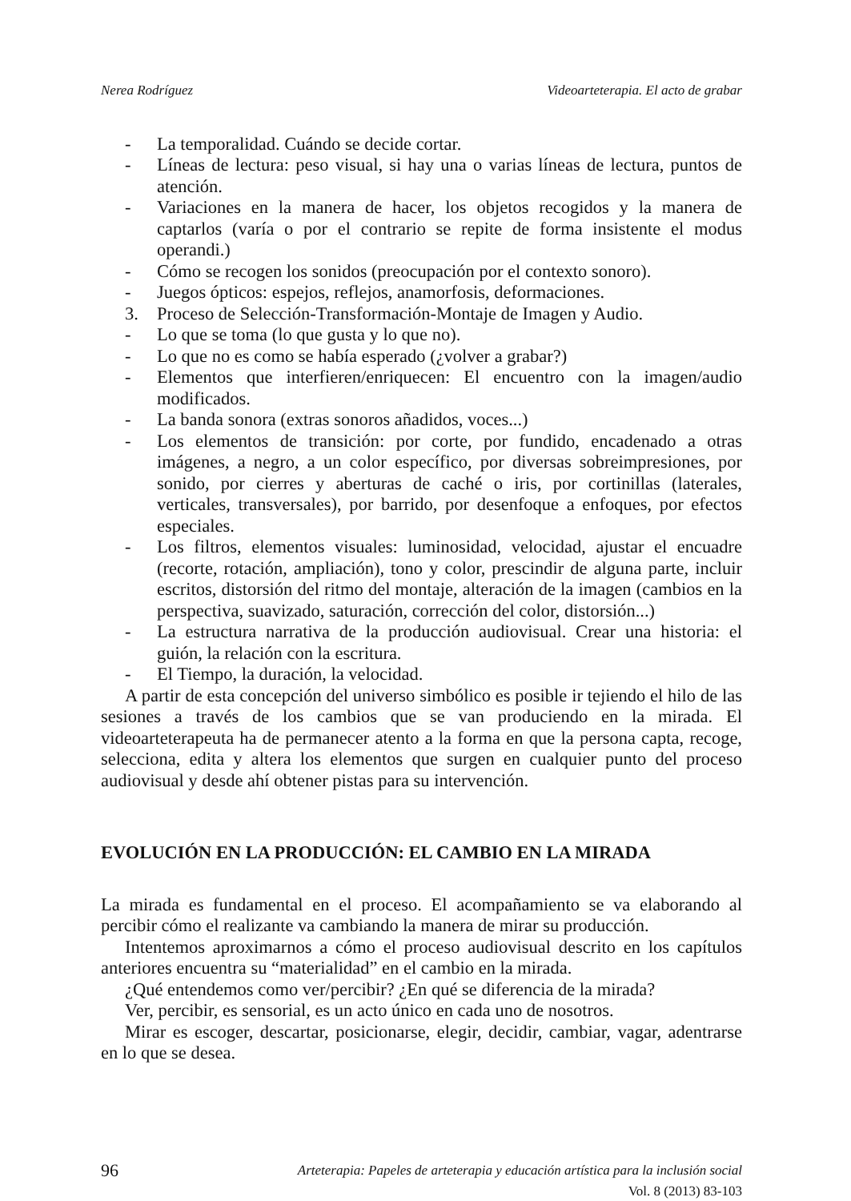Nerea Rodríguez Videoarteterapia. El acto de grabar
- La temporalidad. Cuándo se decide cortar.
- Líneas de lectura: peso visual, si hay una o varias líneas de lectura, puntos de atención.
- Variaciones en la manera de hacer, los objetos recogidos y la manera de captarlos (varía o por el contrario se repite de forma insistente el modus operandi.)
- Cómo se recogen los sonidos (preocupación por el contexto sonoro).
- Juegos ópticos: espejos, reflejos, anamorfosis, deformaciones.
3. Proceso de Selección-Transformación-Montaje de Imagen y Audio.
- Lo que se toma (lo que gusta y lo que no).
- Lo que no es como se había esperado (¿volver a grabar?)
- Elementos que interfieren/enriquecen: El encuentro con la imagen/audio modificados.
- La banda sonora (extras sonoros añadidos, voces...)
- Los elementos de transición: por corte, por fundido, encadenado a otras imágenes, a negro, a un color específico, por diversas sobreimpresiones, por sonido, por cierres y aberturas de caché o iris, por cortinillas (laterales, verticales, transversales), por barrido, por desenfoque a enfoques, por efectos especiales.
- Los filtros, elementos visuales: luminosidad, velocidad, ajustar el encuadre (recorte, rotación, ampliación), tono y color, prescindir de alguna parte, incluir escritos, distorsión del ritmo del montaje, alteración de la imagen (cambios en la perspectiva, suavizado, saturación, corrección del color, distorsión...)
- La estructura narrativa de la producción audiovisual. Crear una historia: el guión, la relación con la escritura.
- El Tiempo, la duración, la velocidad.
A partir de esta concepción del universo simbólico es posible ir tejiendo el hilo de las sesiones a través de los cambios que se van produciendo en la mirada. El videoarteterapeuta ha de permanecer atento a la forma en que la persona capta, recoge, selecciona, edita y altera los elementos que surgen en cualquier punto del proceso audiovisual y desde ahí obtener pistas para su intervención.
EVOLUCIÓN EN LA PRODUCCIÓN: EL CAMBIO EN LA MIRADA
La mirada es fundamental en el proceso. El acompañamiento se va elaborando al percibir cómo el realizante va cambiando la manera de mirar su producción.
Intentemos aproximarnos a cómo el proceso audiovisual descrito en los capítulos anteriores encuentra su “materialidad” en el cambio en la mirada.
¿Qué entendemos como ver/percibir? ¿En qué se diferencia de la mirada?
Ver, percibir, es sensorial, es un acto único en cada uno de nosotros.
Mirar es escoger, descartar, posicionarse, elegir, decidir, cambiar, vagar, adentrarse en lo que se desea.
96 Arteterapia: Papeles de arteterapia y educación artística para la inclusión social
Vol. 8 (2013) 83-103